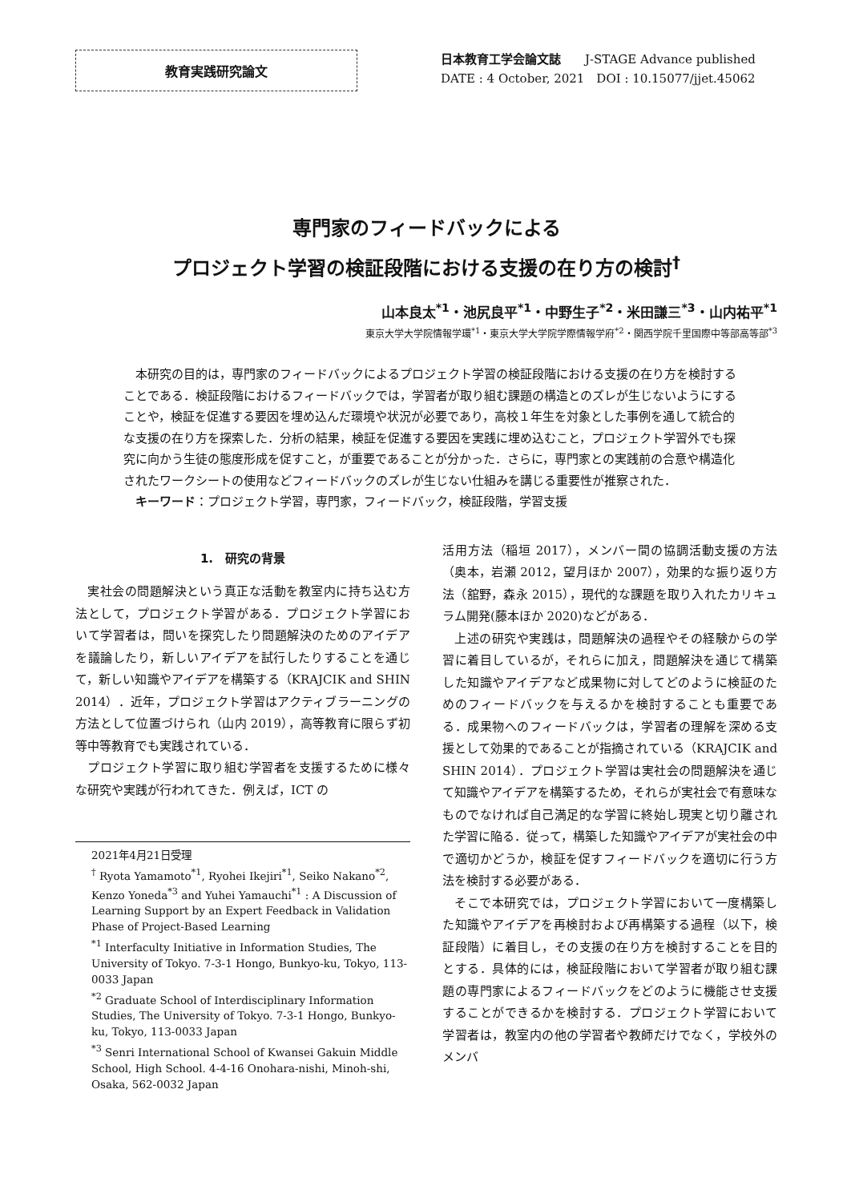教育実践研究論文
日本教育工学会論文誌　　J-STAGE Advance published
DATE : 4 October, 2021　DOI : 10.15077/jjet.45062
専門家のフィードバックによる
プロジェクト学習の検証段階における支援の在り方の検討<sup>†</sup>
山本良太<sup>*1</sup>・池尻良平<sup>*1</sup>・中野生子<sup>*2</sup>・米田謙三<sup>*3</sup>・山内祐平<sup>*1</sup>
東京大学大学院情報学環<sup>*1</sup>・東京大学大学院学際情報学府<sup>*2</sup>・関西学院千里国際中等部高等部<sup>*3</sup>
本研究の目的は，専門家のフィードバックによるプロジェクト学習の検証段階における支援の在り方を検討することである．検証段階におけるフィードバックでは，学習者が取り組む課題の構造とのズレが生じないようにすることや，検証を促進する要因を埋め込んだ環境や状況が必要であり，高校１年生を対象とした事例を通して統合的な支援の在り方を探索した．分析の結果，検証を促進する要因を実践に埋め込むこと，プロジェクト学習外でも探究に向かう生徒の態度形成を促すこと，が重要であることが分かった．さらに，専門家との実践前の合意や構造化されたワークシートの使用などフィードバックのズレが生じない仕組みを講じる重要性が推察された．
キーワード：プロジェクト学習，専門家，フィードバック，検証段階，学習支援
1.　研究の背景
実社会の問題解決という真正な活動を教室内に持ち込む方法として，プロジェクト学習がある．プロジェクト学習において学習者は，問いを探究したり問題解決のためのアイデアを議論したり，新しいアイデアを試行したりすることを通じて，新しい知識やアイデアを構築する（KRAJCIK and SHIN 2014）．近年，プロジェクト学習はアクティブラーニングの方法として位置づけられ（山内 2019），高等教育に限らず初等中等教育でも実践されている．
プロジェクト学習に取り組む学習者を支援するために様々な研究や実践が行われてきた．例えば，ICT の
2021年4月21日受理
<sup>†</sup> Ryota Yamamoto<sup>*1</sup>, Ryohei Ikejiri<sup>*1</sup>, Seiko Nakano<sup>*2</sup>, Kenzo Yoneda<sup>*3</sup> and Yuhei Yamauchi<sup>*1</sup> : A Discussion of Learning Support by an Expert Feedback in Validation Phase of Project-Based Learning
<sup>*1</sup> Interfaculty Initiative in Information Studies, The University of Tokyo. 7-3-1 Hongo, Bunkyo-ku, Tokyo, 113-0033 Japan
<sup>*2</sup> Graduate School of Interdisciplinary Information Studies, The University of Tokyo. 7-3-1 Hongo, Bunkyo-ku, Tokyo, 113-0033 Japan
<sup>*3</sup> Senri International School of Kwansei Gakuin Middle School, High School. 4-4-16 Onohara-nishi, Minoh-shi, Osaka, 562-0032 Japan
活用方法（稲垣 2017），メンバー間の協調活動支援の方法（奥本，岩瀬 2012，望月ほか 2007），効果的な振り返り方法（舘野，森永 2015），現代的な課題を取り入れたカリキュラム開発(藤本ほか 2020)などがある．
上述の研究や実践は，問題解決の過程やその経験からの学習に着目しているが，それらに加え，問題解決を通じて構築した知識やアイデアなど成果物に対してどのように検証のためのフィードバックを与えるかを検討することも重要である．成果物へのフィードバックは，学習者の理解を深める支援として効果的であることが指摘されている（KRAJCIK and SHIN 2014）．プロジェクト学習は実社会の問題解決を通じて知識やアイデアを構築するため，それらが実社会で有意味なものでなければ自己満足的な学習に終始し現実と切り離された学習に陥る．従って，構築した知識やアイデアが実社会の中で適切かどうか，検証を促すフィードバックを適切に行う方法を検討する必要がある．
そこで本研究では，プロジェクト学習において一度構築した知識やアイデアを再検討および再構築する過程（以下，検証段階）に着目し，その支援の在り方を検討することを目的とする．具体的には，検証段階において学習者が取り組む課題の専門家によるフィードバックをどのように機能させ支援することができるかを検討する．プロジェクト学習において学習者は，教室内の他の学習者や教師だけでなく，学校外のメンバ